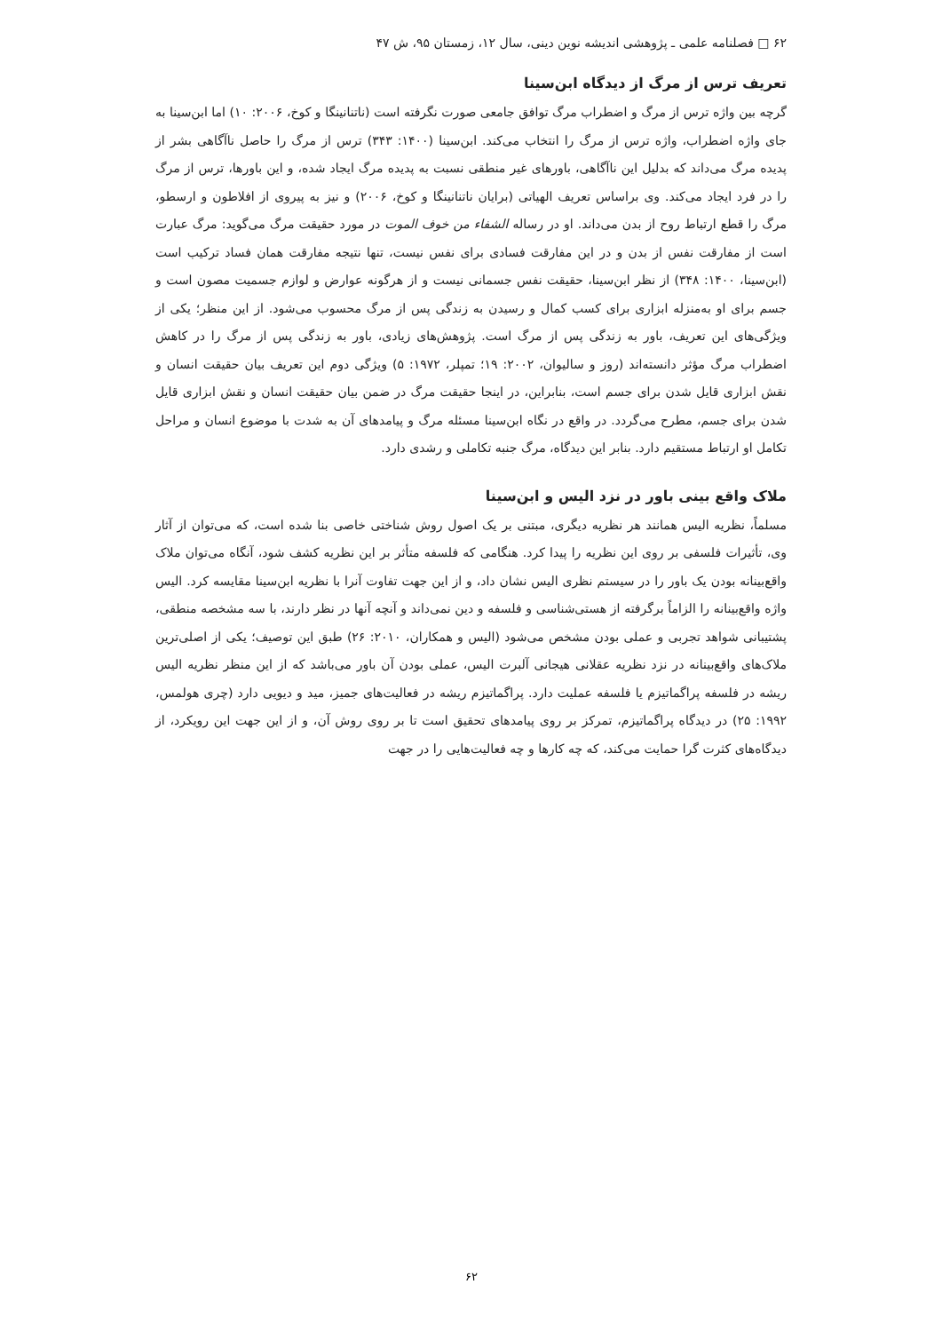۶۲ □ فصلنامه علمی ـ پژوهشی اندیشه نوین دینی، سال ۱۲، زمستان ۹۵، ش ۴۷
تعریف ترس از مرگ از دیدگاه ابن‌سینا
گرچه بین واژه ترس از مرگ و اضطراب مرگ توافق جامعی صورت نگرفته است (ناتنانینگا و کوخ، ۲۰۰۶: ۱۰) اما ابن‌سینا به جای واژه اضطراب، واژه ترس از مرگ را انتخاب می‌کند. ابن‌سینا (۱۴۰۰: ۳۴۳) ترس از مرگ را حاصل ناآگاهی بشر از پدیده مرگ می‌داند که بدلیل این ناآگاهی، باورهای غیر منطقی نسبت به پدیده مرگ ایجاد شده، و این باورها، ترس از مرگ را در فرد ایجاد می‌کند. وی براساس تعریف الهیاتی (برایان ناتنانینگا و کوخ، ۲۰۰۶) و نیز به پیروی از افلاطون و ارسطو، مرگ را قطع ارتباط روح از بدن می‌داند. او در رساله الشفاء من خوف الموت در مورد حقیقت مرگ می‌گوید: مرگ عبارت است از مفارقت نفس از بدن و در این مفارقت فسادی برای نفس نیست، تنها نتیجه مفارقت همان فساد ترکیب است (ابن‌سینا، ۱۴۰۰: ۳۴۸) از نظر ابن‌سینا، حقیقت نفس جسمانی نیست و از هرگونه عوارض و لوازم جسمیت مصون است و جسم برای او به‌منزله ابزاری برای کسب کمال و رسیدن به زندگی پس از مرگ محسوب می‌شود. از این منظر؛ یکی از ویژگی‌های این تعریف، باور به زندگی پس از مرگ است. پژوهش‌های زیادی، باور به زندگی پس از مرگ را در کاهش اضطراب مرگ مؤثر دانسته‌اند (روز و سالیوان، ۲۰۰۲: ۱۹؛ تمپلر، ۱۹۷۲: ۵) ویژگی دوم این تعریف بیان حقیقت انسان و نقش ابزاری قایل شدن برای جسم است، بنابراین، در اینجا حقیقت مرگ در ضمن بیان حقیقت انسان و نقش ابزاری قایل شدن برای جسم، مطرح می‌گردد. در واقع در نگاه ابن‌سینا مسئله مرگ و پیامدهای آن به شدت با موضوع انسان و مراحل تکامل او ارتباط مستقیم دارد. بنابر این دیدگاه، مرگ جنبه تکاملی و رشدی دارد.
ملاک واقع بینی باور در نزد الیس و ابن‌سینا
مسلماً، نظریه الیس همانند هر نظریه دیگری، مبتنی بر یک اصول روش شناختی خاصی بنا شده است، که می‌توان از آثار وی، تأثیرات فلسفی بر روی این نظریه را پیدا کرد. هنگامی که فلسفه متأثر بر این نظریه کشف شود، آنگاه می‌توان ملاک واقع‌بینانه بودن یک باور را در سیستم نظری الیس نشان داد، و از این جهت تفاوت آنرا با نظریه ابن‌سینا مقایسه کرد. الیس واژه واقع‌بینانه را الزاماً برگرفته از هستی‌شناسی و فلسفه و دین نمی‌داند و آنچه آنها در نظر دارند، با سه مشخصه منطقی، پشتیبانی شواهد تجربی و عملی بودن مشخص می‌شود (الیس و همکاران، ۲۰۱۰: ۲۶) طبق این توصیف؛ یکی از اصلی‌ترین ملاک‌های واقع‌بینانه در نزد نظریه عقلانی هیجانی آلبرت الیس، عملی بودن آن باور می‌باشد که از این منظر نظریه الیس ریشه در فلسفه پراگماتیزم یا فلسفه عملیت دارد. پراگماتیزم ریشه در فعالیت‌های جمیز، مید و دیویی دارد (چری هولمس، ۱۹۹۲: ۲۵) در دیدگاه پراگماتیزم، تمرکز بر روی پیامدهای تحقیق است تا بر روی روش آن، و از این جهت این رویکرد، از دیدگاه‌های کثرت گرا حمایت می‌کند، که چه کارها و چه فعالیت‌هایی را در جهت
۶۲